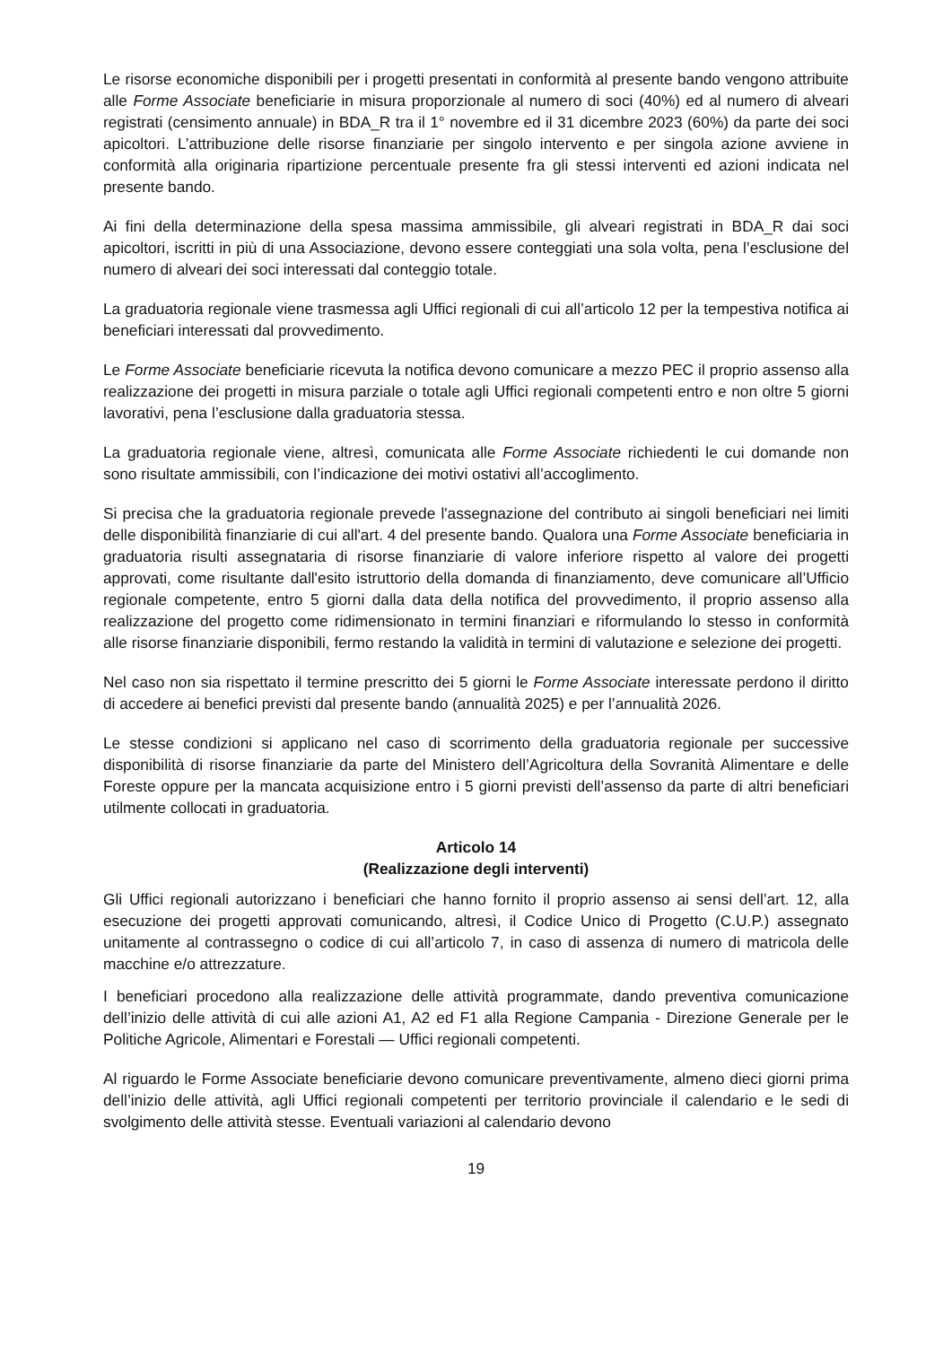Le risorse economiche disponibili per i progetti presentati in conformità al presente bando vengono attribuite alle Forme Associate beneficiarie in misura proporzionale al numero di soci (40%) ed al numero di alveari registrati (censimento annuale) in BDA_R tra il 1° novembre ed il 31 dicembre 2023 (60%) da parte dei soci apicoltori. L’attribuzione delle risorse finanziarie per singolo intervento e per singola azione avviene in conformità alla originaria ripartizione percentuale presente fra gli stessi interventi ed azioni indicata nel presente bando.
Ai fini della determinazione della spesa massima ammissibile, gli alveari registrati in BDA_R dai soci apicoltori, iscritti in più di una Associazione, devono essere conteggiati una sola volta, pena l’esclusione del numero di alveari dei soci interessati dal conteggio totale.
La graduatoria regionale viene trasmessa agli Uffici regionali di cui all’articolo 12 per la tempestiva notifica ai beneficiari interessati dal provvedimento.
Le Forme Associate beneficiarie ricevuta la notifica devono comunicare a mezzo PEC il proprio assenso alla realizzazione dei progetti in misura parziale o totale agli Uffici regionali competenti entro e non oltre 5 giorni lavorativi, pena l’esclusione dalla graduatoria stessa.
La graduatoria regionale viene, altresì, comunicata alle Forme Associate richiedenti le cui domande non sono risultate ammissibili, con l’indicazione dei motivi ostativi all’accoglimento.
Si precisa che la graduatoria regionale prevede l'assegnazione del contributo ai singoli beneficiari nei limiti delle disponibilità finanziarie di cui all'art. 4 del presente bando. Qualora una Forme Associate beneficiaria in graduatoria risulti assegnataria di risorse finanziarie di valore inferiore rispetto al valore dei progetti approvati, come risultante dall'esito istruttorio della domanda di finanziamento, deve comunicare all’Ufficio regionale competente, entro 5 giorni dalla data della notifica del provvedimento, il proprio assenso alla realizzazione del progetto come ridimensionato in termini finanziari e riformulando lo stesso in conformità alle risorse finanziarie disponibili, fermo restando la validità in termini di valutazione e selezione dei progetti.
Nel caso non sia rispettato il termine prescritto dei 5 giorni le Forme Associate interessate perdono il diritto di accedere ai benefici previsti dal presente bando (annualità 2025) e per l’annualità 2026.
Le stesse condizioni si applicano nel caso di scorrimento della graduatoria regionale per successive disponibilità di risorse finanziarie da parte del Ministero dell’Agricoltura della Sovranità Alimentare e delle Foreste oppure per la mancata acquisizione entro i 5 giorni previsti dell’assenso da parte di altri beneficiari utilmente collocati in graduatoria.
Articolo 14
(Realizzazione degli interventi)
Gli Uffici regionali autorizzano i beneficiari che hanno fornito il proprio assenso ai sensi dell’art. 12, alla esecuzione dei progetti approvati comunicando, altresì, il Codice Unico di Progetto (C.U.P.) assegnato unitamente al contrassegno o codice di cui all’articolo 7, in caso di assenza di numero di matricola delle macchine e/o attrezzature.
I beneficiari procedono alla realizzazione delle attività programmate, dando preventiva comunicazione dell’inizio delle attività di cui alle azioni A1, A2 ed F1 alla Regione Campania - Direzione Generale per le Politiche Agricole, Alimentari e Forestali — Uffici regionali competenti.
Al riguardo le Forme Associate beneficiarie devono comunicare preventivamente, almeno dieci giorni prima dell’inizio delle attività, agli Uffici regionali competenti per territorio provinciale il calendario e le sedi di svolgimento delle attività stesse. Eventuali variazioni al calendario devono
19